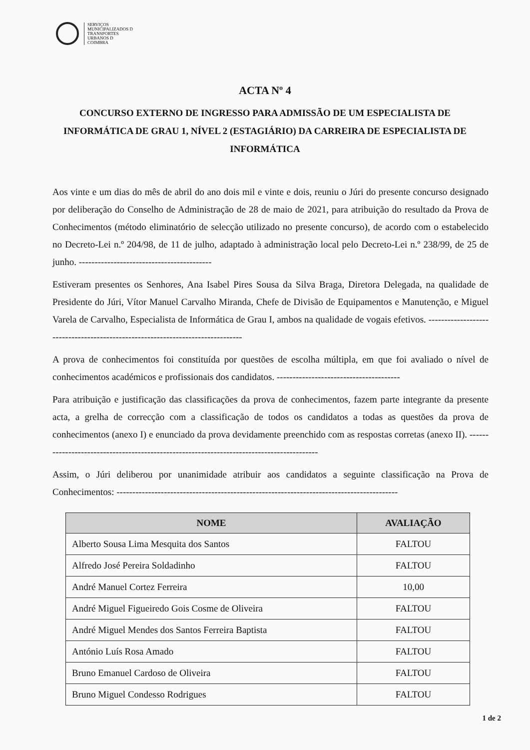SERVIÇOS
MUNICIPALIZADOS D
TRANSPORTES
URBANOS D
COIMBRA
ACTA Nº 4
CONCURSO EXTERNO DE INGRESSO PARA ADMISSÃO DE UM ESPECIALISTA DE INFORMÁTICA DE GRAU 1, NÍVEL 2 (ESTAGIÁRIO) DA CARREIRA DE ESPECIALISTA DE INFORMÁTICA
Aos vinte e um dias do mês de abril do ano dois mil e vinte e dois, reuniu o Júri do presente concurso designado por deliberação do Conselho de Administração de 28 de maio de 2021, para atribuição do resultado da Prova de Conhecimentos (método eliminatório de selecção utilizado no presente concurso), de acordo com o estabelecido no Decreto-Lei n.º 204/98, de 11 de julho, adaptado à administração local pelo Decreto-Lei n.º 238/99, de 25 de junho. ------------------------------------------
Estiveram presentes os Senhores, Ana Isabel Pires Sousa da Silva Braga, Diretora Delegada, na qualidade de Presidente do Júri, Vítor Manuel Carvalho Miranda, Chefe de Divisão de Equipamentos e Manutenção, e Miguel Varela de Carvalho, Especialista de Informática de Grau I, ambos na qualidade de vogais efetivos. -------------------------------------------------------------------------------
A prova de conhecimentos foi constituída por questões de escolha múltipla, em que foi avaliado o nível de conhecimentos académicos e profissionais dos candidatos. ---------------------------------------
Para atribuição e justificação das classificações da prova de conhecimentos, fazem parte integrante da presente acta, a grelha de correcção com a classificação de todos os candidatos a todas as questões da prova de conhecimentos (anexo I) e enunciado da prova devidamente preenchido com as respostas corretas (anexo II). ------------------------------------------------------------------------------------------
Assim, o Júri deliberou por unanimidade atribuir aos candidatos a seguinte classificação na Prova de Conhecimentos: -----------------------------------------------------------------------------------------
| NOME | AVALIAÇÃO |
| --- | --- |
| Alberto Sousa Lima Mesquita dos Santos | FALTOU |
| Alfredo José Pereira Soldadinho | FALTOU |
| André Manuel Cortez Ferreira | 10,00 |
| André Miguel Figueiredo Gois Cosme de Oliveira | FALTOU |
| André Miguel Mendes dos Santos Ferreira Baptista | FALTOU |
| António Luís Rosa Amado | FALTOU |
| Bruno Emanuel Cardoso de Oliveira | FALTOU |
| Bruno Miguel Condesso Rodrigues | FALTOU |
1 de 2